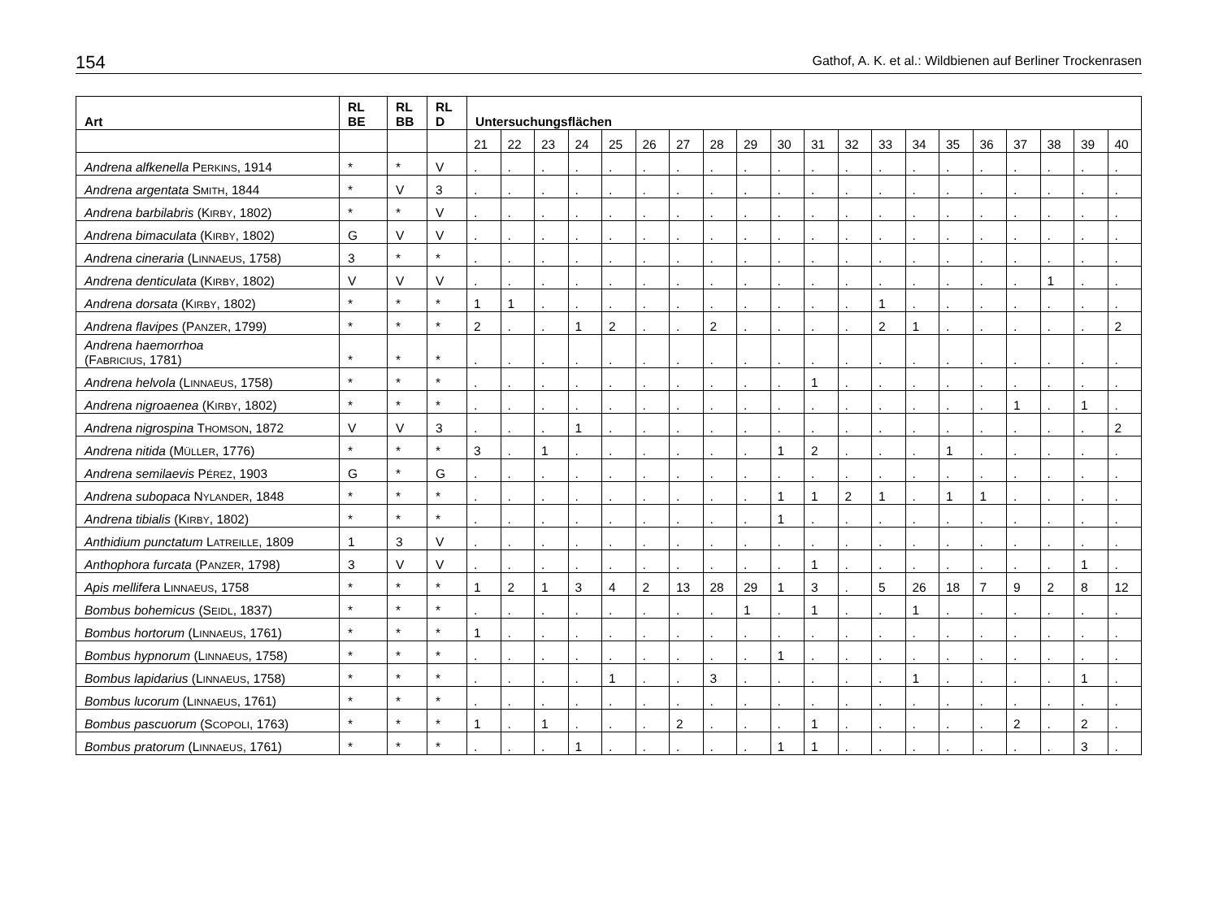154 Gathof, A. K. et al.: Wildbienen auf Berliner Trockenrasen
| Art | RL BE | RL BB | RL D | Untersuchungsflächen | | | | | | | | | | | | | | | | | | | |
| --- | --- | --- | --- | --- | --- | --- | --- | --- | --- | --- | --- | --- | --- | --- | --- | --- | --- | --- | --- | --- | --- | --- | --- |
| | | | | 21 | 22 | 23 | 24 | 25 | 26 | 27 | 28 | 29 | 30 | 31 | 32 | 33 | 34 | 35 | 36 | 37 | 38 | 39 | 40 |
| Andrena alfkenella P ERKINS , 1914 | * | * | V | . | . | . | . | . | . | . | . | . | . | . | . | . | . | . | . | . | . | . | . |
| Andrena argentata S MITH , 1844 | * | V | 3 | . | . | . | . | . | . | . | . | . | . | . | . | . | . | . | . | . | . | . | . |
| Andrena barbilabris (K IRBY , 1802) | * | * | V | . | . | . | . | . | . | . | . | . | . | . | . | . | . | . | . | . | . | . | . |
| Andrena bimaculata (K IRBY , 1802) | G | V | V | . | . | . | . | . | . | . | . | . | . | . | . | . | . | . | . | . | . | . | . |
| Andrena cineraria (L INNAEUS , 1758) | 3 | * | * | . | . | . | . | . | . | . | . | . | . | . | . | . | . | . | . | . | . | . | . |
| Andrena denticulata (K IRBY , 1802) | V | V | V | . | . | . | . | . | . | . | . | . | . | . | . | . | . | . | . | . | 1 | . | . |
| Andrena dorsata (K IRBY , 1802) | * | * | * | 1 | 1 | . | . | . | . | . | . | . | . | . | . | 1 | . | . | . | . | . | . | . |
| Andrena flavipes (P ANZER , 1799) | * | * | * | 2 | . | . | 1 | 2 | . | . | 2 | . | . | . | . | 2 | 1 | . | . | . | . | . | 2 |
| Andrena haemorrhoa (F ABRICIUS , 1781) | * | * | * | . | . | . | . | . | . | . | . | . | . | . | . | . | . | . | . | . | . | . | . |
| Andrena helvola (L INNAEUS , 1758) | * | * | * | . | . | . | . | . | . | . | . | . | . | 1 | . | . | . | . | . | . | . | . | . |
| Andrena nigroaenea (K IRBY , 1802) | * | * | * | . | . | . | . | . | . | . | . | . | . | . | . | . | . | . | . | 1 | . | 1 | . |
| Andrena nigrospina T HOMSON , 1872 | V | V | 3 | . | . | . | 1 | . | . | . | . | . | . | . | . | . | . | . | . | . | . | . | 2 |
| Andrena nitida (M ÜLLER , 1776) | * | * | * | 3 | . | 1 | . | . | . | . | . | . | 1 | 2 | . | . | . | 1 | . | . | . | . | . |
| Andrena semilaevis P ÉREZ , 1903 | G | * | G | . | . | . | . | . | . | . | . | . | . | . | . | . | . | . | . | . | . | . | . |
| Andrena subopaca N YLANDER , 1848 | * | * | * | . | . | . | . | . | . | . | . | . | 1 | 1 | 2 | 1 | . | 1 | 1 | . | . | . | . |
| Andrena tibialis (K IRBY , 1802) | * | * | * | . | . | . | . | . | . | . | . | . | 1 | . | . | . | . | . | . | . | . | . | . |
| Anthidium punctatum L ATREILLE , 1809 | 1 | 3 | V | . | . | . | . | . | . | . | . | . | . | . | . | . | . | . | . | . | . | . | . |
| Anthophora furcata (P ANZER , 1798) | 3 | V | V | . | . | . | . | . | . | . | . | . | . | 1 | . | . | . | . | . | . | . | 1 | . |
| Apis mellifera L INNAEUS , 1758 | * | * | * | 1 | 2 | 1 | 3 | 4 | 2 | 13 | 28 | 29 | 1 | 3 | . | 5 | 26 | 18 | 7 | 9 | 2 | 8 | 12 |
| Bombus bohemicus (S EIDL , 1837) | * | * | * | . | . | . | . | . | . | . | . | 1 | . | 1 | . | . | 1 | . | . | . | . | . | . |
| Bombus hortorum (L INNAEUS , 1761) | * | * | * | 1 | . | . | . | . | . | . | . | . | . | . | . | . | . | . | . | . | . | . | . |
| Bombus hypnorum (L INNAEUS , 1758) | * | * | * | . | . | . | . | . | . | . | . | . | 1 | . | . | . | . | . | . | . | . | . | . |
| Bombus lapidarius (L INNAEUS , 1758) | * | * | * | . | . | . | . | 1 | . | . | 3 | . | . | . | . | . | 1 | . | . | . | . | 1 | . |
| Bombus lucorum (L INNAEUS , 1761) | * | * | * | . | . | . | . | . | . | . | . | . | . | . | . | . | . | . | . | . | . | . | . |
| Bombus pascuorum (S COPOLI , 1763) | * | * | * | 1 | . | 1 | . | . | . | 2 | . | . | . | 1 | . | . | . | . | . | 2 | . | 2 | . |
| Bombus pratorum (L INNAEUS , 1761) | * | * | * | . | . | . | 1 | . | . | . | . | . | 1 | 1 | . | . | . | . | . | . | . | 3 | . |